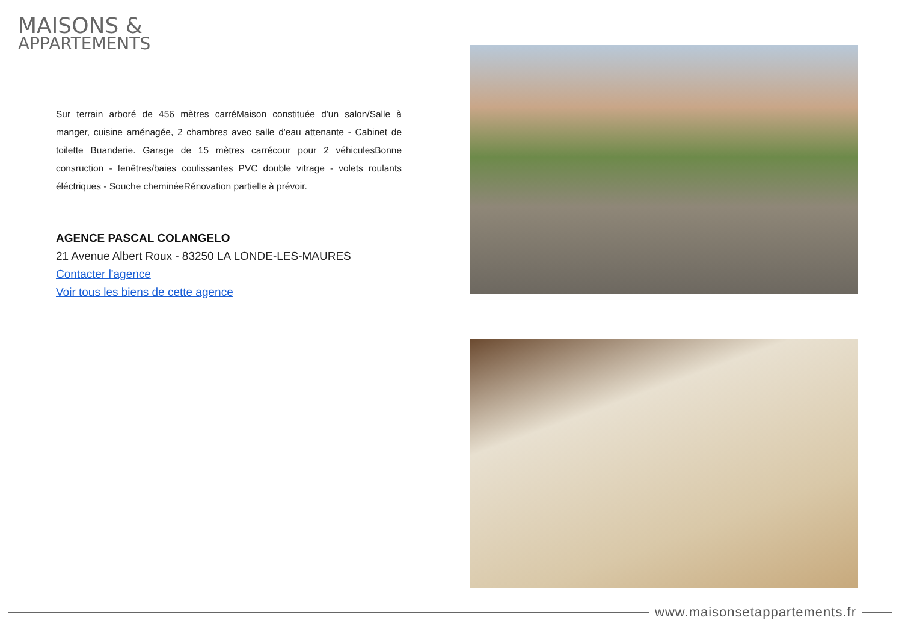MAISONS &
APPARTEMENTS
Sur terrain arboré de 456 mètres carréMaison constituée d'un salon/Salle à manger, cuisine aménagée, 2 chambres avec salle d'eau attenante - Cabinet de toilette Buanderie. Garage de 15 mètres carrécour pour 2 véhiculesBonne consruction - fenêtres/baies coulissantes PVC double vitrage - volets roulants éléctriques - Souche cheminéeRénovation partielle à prévoir.
AGENCE PASCAL COLANGELO
21 Avenue Albert Roux - 83250 LA LONDE-LES-MAURES
Contacter l'agence
Voir tous les biens de cette agence
www.maisonsetappartements.fr